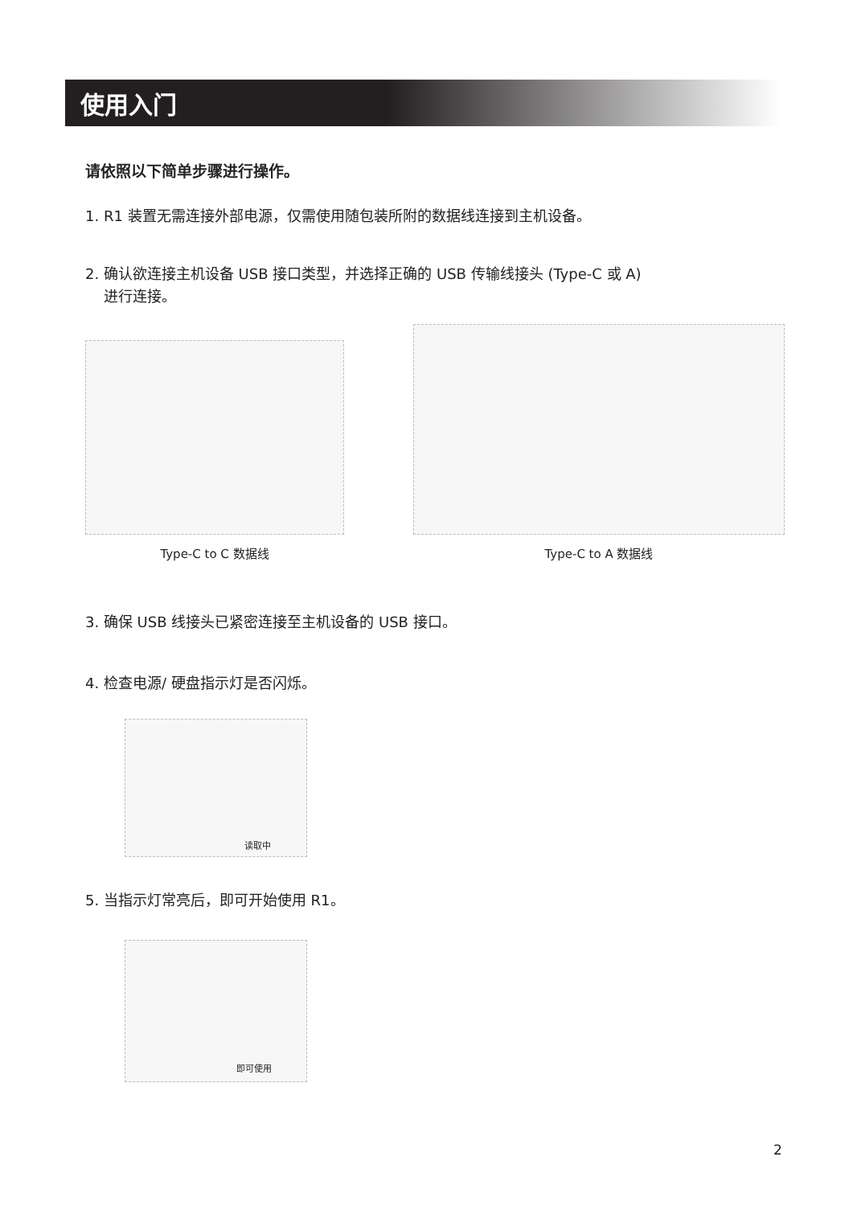使用入门
请依照以下简单步骤进行操作。
1. R1 装置无需连接外部电源，仅需使用随包装所附的数据线连接到主机设备。
2. 确认欲连接主机设备 USB 接口类型，并选择正确的 USB 传输线接头 (Type-C 或 A)
进行连接。
Type-C to C 数据线 Type-C to A 数据线
3. 确保 USB 线接头已紧密连接至主机设备的 USB 接口。
4. 检查电源/ 硬盘指示灯是否闪烁。
读取中
5. 当指示灯常亮后，即可开始使用 R1。
即可使用
2